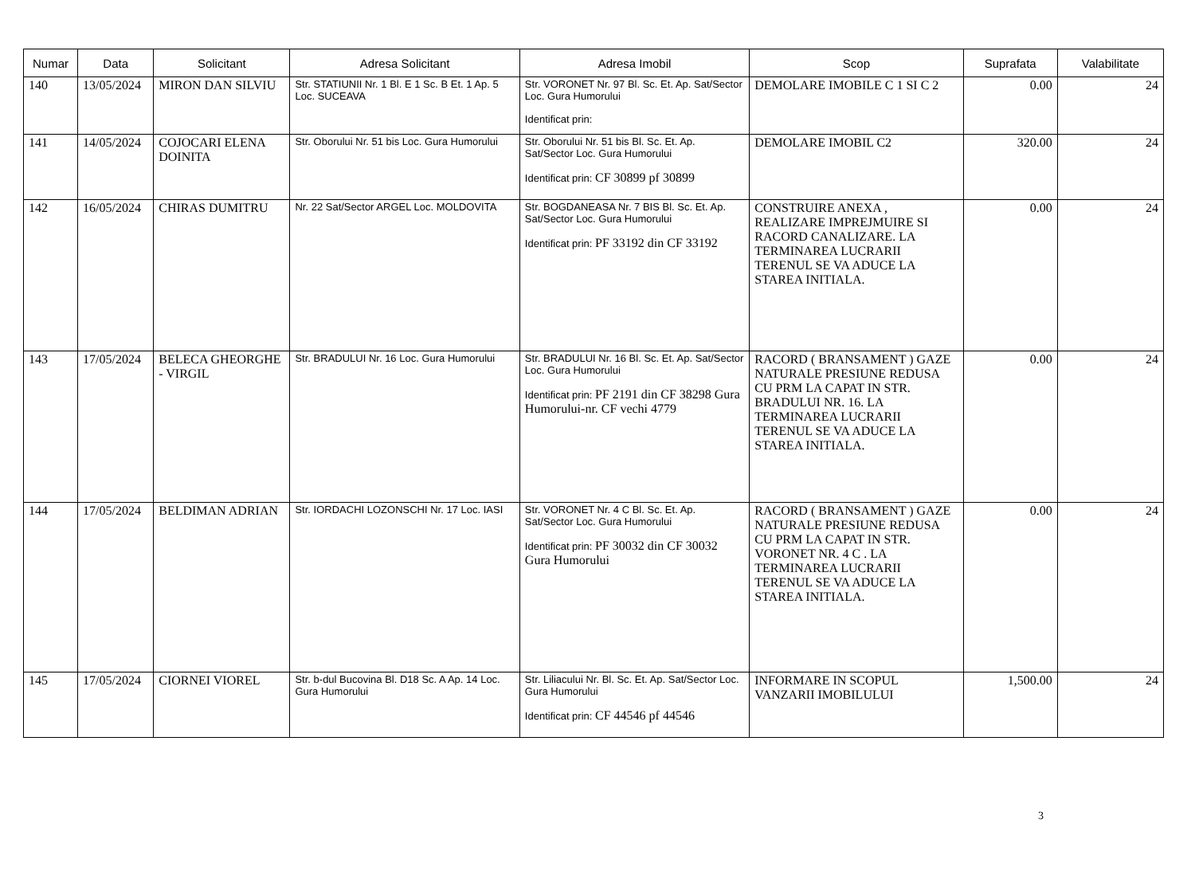| Numar | Data | Solicitant | Adresa Solicitant | Adresa Imobil | Scop | Suprafata | Valabilitate |
| --- | --- | --- | --- | --- | --- | --- | --- |
| 140 | 13/05/2024 | MIRON DAN SILVIU | Str. STATIUNII Nr. 1 Bl. E 1 Sc. B Et. 1 Ap. 5 Loc. SUCEAVA | Str. VORONET Nr. 97 Bl. Sc. Et. Ap. Sat/Sector Loc. Gura Humorului Identificat prin: | DEMOLARE IMOBILE C 1 SI C 2 | 0.00 | 24 |
| 141 | 14/05/2024 | COJOCARI ELENA DOINITA | Str. Oborului Nr. 51 bis Loc. Gura Humorului | Str. Oborului Nr. 51 bis Bl. Sc. Et. Ap. Sat/Sector Loc. Gura Humorului Identificat prin: CF 30899 pf 30899 | DEMOLARE IMOBIL C2 | 320.00 | 24 |
| 142 | 16/05/2024 | CHIRAS DUMITRU | Nr. 22 Sat/Sector ARGEL Loc. MOLDOVITA | Str. BOGDANEASA Nr. 7 BIS Bl. Sc. Et. Ap. Sat/Sector Loc. Gura Humorului Identificat prin: PF 33192 din CF 33192 | CONSTRUIRE ANEXA , REALIZARE IMPREJMUIRE SI RACORD CANALIZARE. LA TERMINAREA LUCRARII TERENUL SE VA ADUCE LA STAREA INITIALA. | 0.00 | 24 |
| 143 | 17/05/2024 | BELECA GHEORGHE - VIRGIL | Str. BRADULUI Nr. 16 Loc. Gura Humorului | Str. BRADULUI Nr. 16 Bl. Sc. Et. Ap. Sat/Sector Loc. Gura Humorului Identificat prin: PF 2191 din CF 38298 Gura Humorului-nr. CF vechi 4779 | RACORD ( BRANSAMENT ) GAZE NATURALE PRESIUNE REDUSA CU PRM LA CAPAT IN STR. BRADULUI NR. 16. LA TERMINAREA LUCRARII TERENUL SE VA ADUCE LA STAREA INITIALA. | 0.00 | 24 |
| 144 | 17/05/2024 | BELDIMAN ADRIAN | Str. IORDACHI LOZONSCHI Nr. 17 Loc. IASI | Str. VORONET Nr. 4 C Bl. Sc. Et. Ap. Sat/Sector Loc. Gura Humorului Identificat prin: PF 30032 din CF 30032 Gura Humorului | RACORD ( BRANSAMENT ) GAZE NATURALE PRESIUNE REDUSA CU PRM LA CAPAT IN STR. VORONET NR. 4 C . LA TERMINAREA LUCRARII TERENUL SE VA ADUCE LA STAREA INITIALA. | 0.00 | 24 |
| 145 | 17/05/2024 | CIORNEI VIOREL | Str. b-dul Bucovina Bl. D18 Sc. A Ap. 14 Loc. Gura Humorului | Str. Liliacului Nr. Bl. Sc. Et. Ap. Sat/Sector Loc. Gura Humorului Identificat prin: CF 44546 pf 44546 | INFORMARE IN SCOPUL VANZARII IMOBILULUI | 1,500.00 | 24 |
3